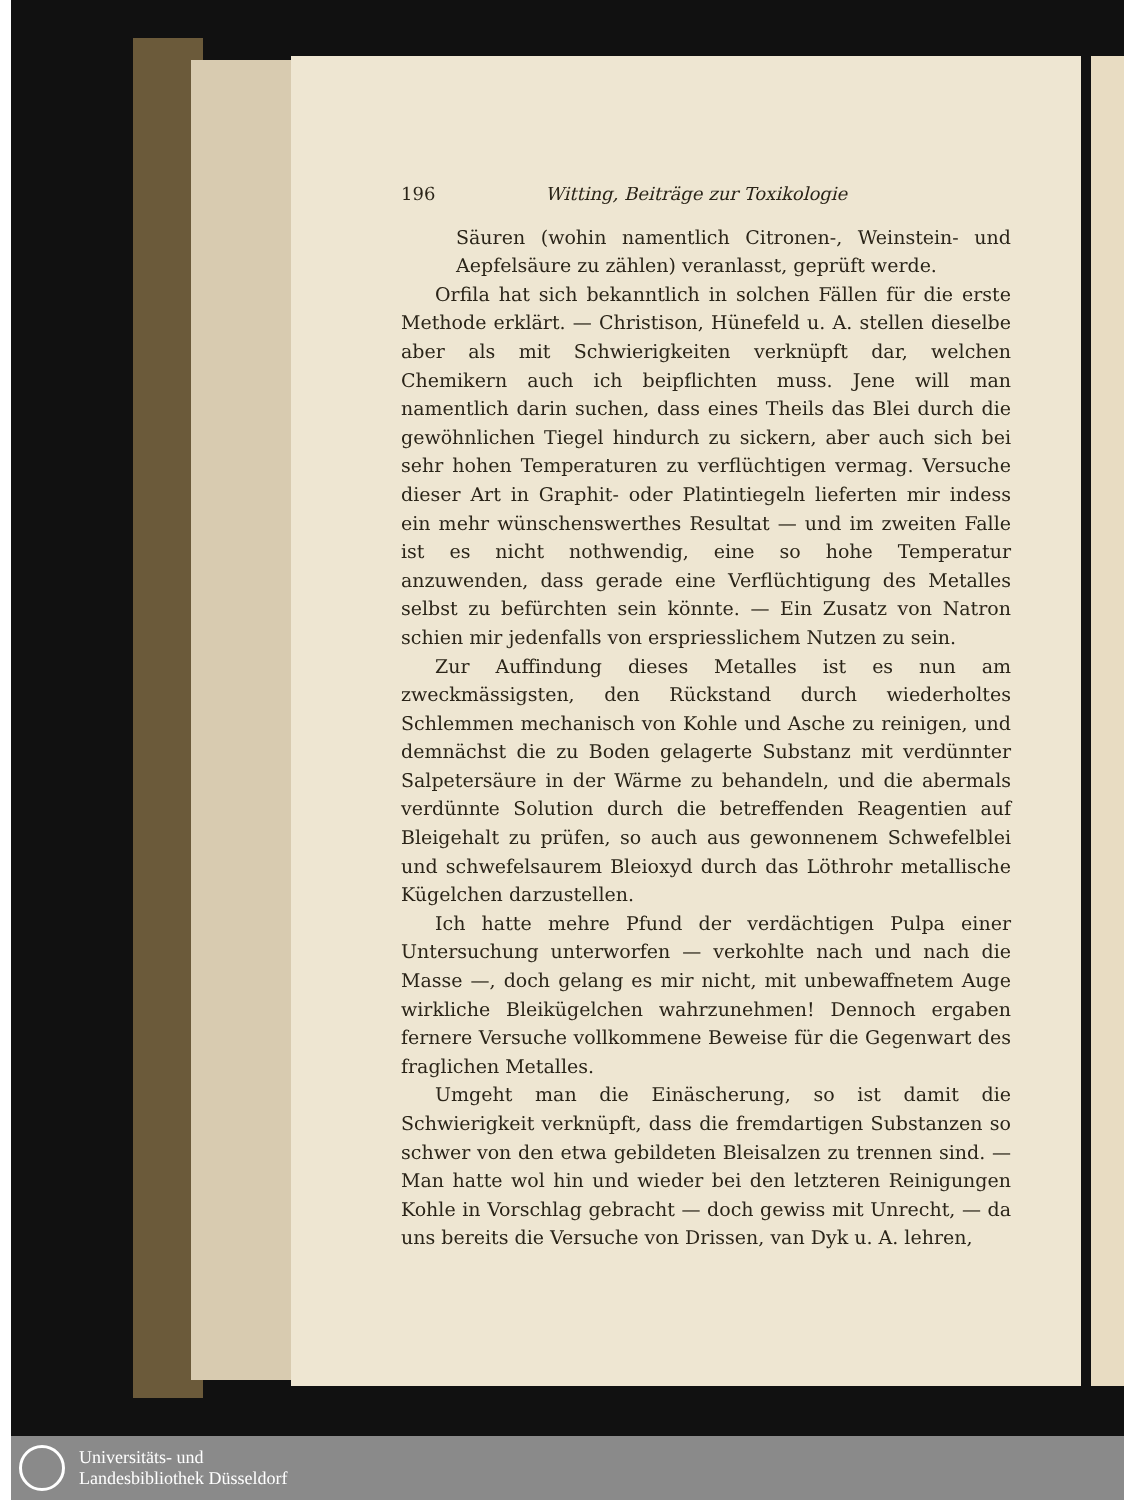196 Witting, Beiträge zur Toxikologie
Säuren (wohin namentlich Citronen-, Weinstein- und Aepfelsäure zu zählen) veranlasst, geprüft werde.
Orfila hat sich bekanntlich in solchen Fällen für die erste Methode erklärt. — Christison, Hünefeld u. A. stellen dieselbe aber als mit Schwierigkeiten verknüpft dar, welchen Chemikern auch ich beipflichten muss. Jene will man namentlich darin suchen, dass eines Theils das Blei durch die gewöhnlichen Tiegel hindurch zu sickern, aber auch sich bei sehr hohen Temperaturen zu verflüchtigen vermag. Versuche dieser Art in Graphit- oder Platintiegeln lieferten mir indess ein mehr wünschenswerthes Resultat — und im zweiten Falle ist es nicht nothwendig, eine so hohe Temperatur anzuwenden, dass gerade eine Verflüchtigung des Metalles selbst zu befürchten sein könnte. — Ein Zusatz von Natron schien mir jedenfalls von erspriesslichem Nutzen zu sein.
Zur Auffindung dieses Metalles ist es nun am zweckmässigsten, den Rückstand durch wiederholtes Schlemmen mechanisch von Kohle und Asche zu reinigen, und demnächst die zu Boden gelagerte Substanz mit verdünnter Salpetersäure in der Wärme zu behandeln, und die abermals verdünnte Solution durch die betreffenden Reagentien auf Bleigehalt zu prüfen, so auch aus gewonnenem Schwefelblei und schwefelsaurem Bleioxyd durch das Löthrohr metallische Kügelchen darzustellen.
Ich hatte mehre Pfund der verdächtigen Pulpa einer Untersuchung unterworfen — verkohlte nach und nach die Masse —, doch gelang es mir nicht, mit unbewaffnetem Auge wirkliche Bleikügelchen wahrzunehmen! Dennoch ergaben fernere Versuche vollkommene Beweise für die Gegenwart des fraglichen Metalles.
Umgeht man die Einäscherung, so ist damit die Schwierigkeit verknüpft, dass die fremdartigen Substanzen so schwer von den etwa gebildeten Bleisalzen zu trennen sind. — Man hatte wol hin und wieder bei den letzteren Reinigungen Kohle in Vorschlag gebracht — doch gewiss mit Unrecht, — da uns bereits die Versuche von Drissen, van Dyk u. A. lehren,
Universitäts- und
Landesbibliothek Düsseldorf